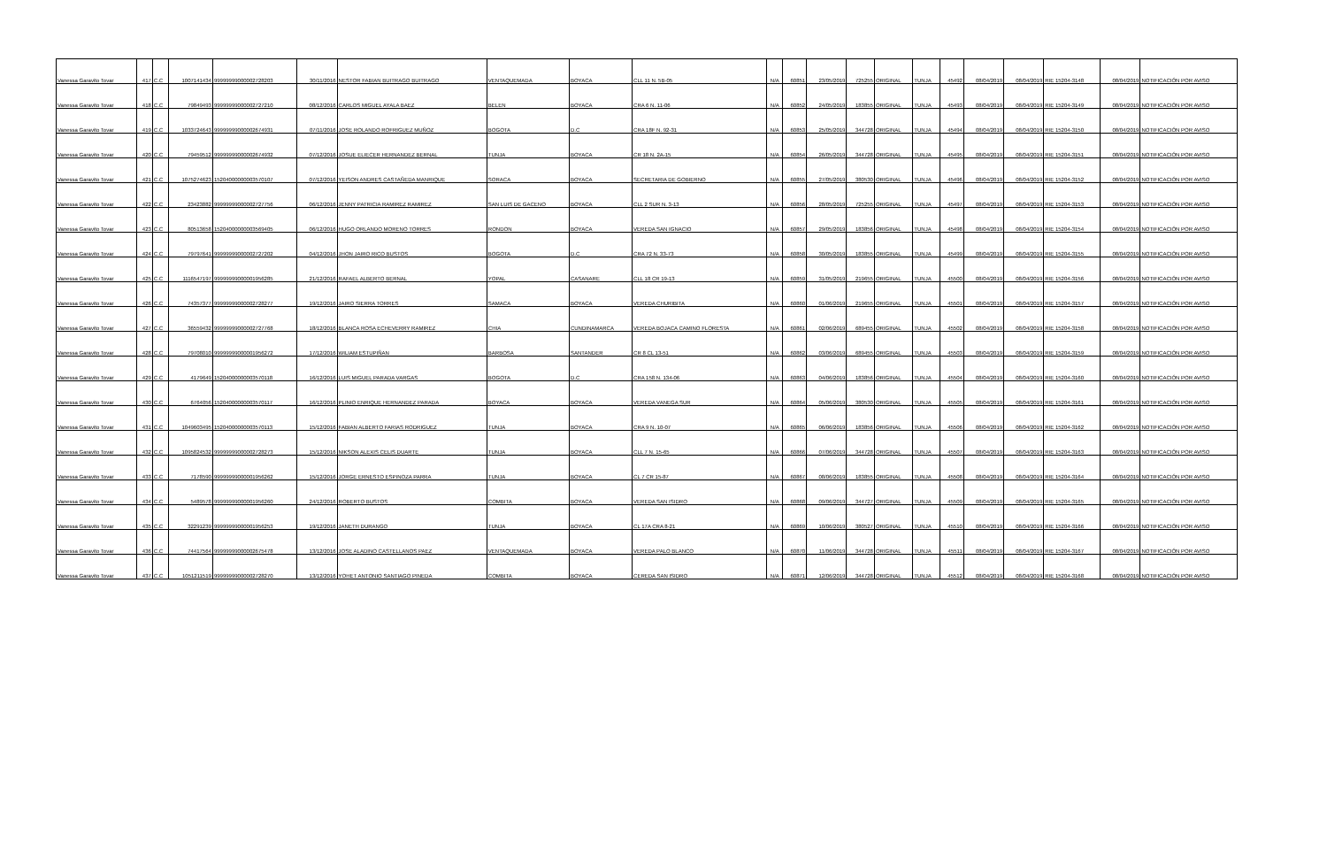| Vanessa Garavito Tovar | 417 | C.C | 1007141434 | 99999999000002728203 | 30/11/2016 | NESTOR FABIAN BUITRAGO BUITRAGO | VENTAQUEMADA | BOYACA | CLL 11 N. 5B-05 | N/A | 60851 | 23/05/2019 | 725255 | ORIGINAL | TUNJA | 45492 | 08/04/2019 | 08/04/2019 | RIE 15204-3148 | 08/04/2019 | NOTIFICACIÓN POR AVISO |
| Vanessa Garavito Tovar | 418 | C.C | 79849493 | 99999999000002727210 | 08/12/2016 | CARLOS MIGUEL AYALA BAEZ | BELEN | BOYACA | CRA 6 N. 11-06 | N/A | 60852 | 24/05/2019 | 183855 | ORIGINAL | TUNJA | 45493 | 08/04/2019 | 08/04/2019 | RIE 15204-3149 | 08/04/2019 | NOTIFICACIÓN POR AVISO |
| Vanessa Garavito Tovar | 419 | C.C | 1033724643 | 99999999000002674931 | 07/11/2016 | JOSE ROLANDO ROFRIGUEZ MUÑOZ | BOGOTA | D.C | CRA 18F N. 92-31 | N/A | 60853 | 25/05/2019 | 344728 | ORIGINAL | TUNJA | 45494 | 08/04/2019 | 08/04/2019 | RIE 15204-3150 | 08/04/2019 | NOTIFICACIÓN POR AVISO |
| Vanessa Garavito Tovar | 420 | C.C | 79459512 | 99999999000002674932 | 07/12/2016 | JOSUE ELIECER HERNANDEZ BERNAL | TUNJA | BOYACA | CR 18 N. 2A-15 | N/A | 60854 | 26/05/2019 | 344728 | ORIGINAL | TUNJA | 45495 | 08/04/2019 | 08/04/2019 | RIE 15204-3151 | 08/04/2019 | NOTIFICACIÓN POR AVISO |
| Vanessa Garavito Tovar | 421 | C.C | 1075274623 | 15204000000003570107 | 07/12/2016 | YEISON ANDRES CASTAÑEDA MANRIQUE | SORACA | BOYACA | SECRETARIA DE GOBIERNO | N/A | 60855 | 27/05/2019 | 380530 | ORIGINAL | TUNJA | 45496 | 08/04/2019 | 08/04/2019 | RIE 15204-3152 | 08/04/2019 | NOTIFICACIÓN POR AVISO |
| Vanessa Garavito Tovar | 422 | C.C | 23423882 | 99999999000002727756 | 06/12/2016 | JENNY PATRICIA RAMIREZ RAMIREZ | SAN LUIS DE GACENO | BOYACA | CLL 2 SUR N. 3-13 | N/A | 60856 | 28/05/2019 | 725255 | ORIGINAL | TUNJA | 45497 | 08/04/2019 | 08/04/2019 | RIE 15204-3153 | 08/04/2019 | NOTIFICACIÓN POR AVISO |
| Vanessa Garavito Tovar | 423 | C.C | 80513658 | 15204000000003569405 | 06/12/2016 | HUGO ORLANDO MORENO TORRES | RONDON | BOYACA | VEREDA SAN IGNACIO | N/A | 60857 | 29/05/2019 | 183856 | ORIGINAL | TUNJA | 45498 | 08/04/2019 | 08/04/2019 | RIE 15204-3154 | 08/04/2019 | NOTIFICACIÓN POR AVISO |
| Vanessa Garavito Tovar | 424 | C.C | 79797641 | 99999999000002727202 | 04/12/2016 | JHON JAIRO RICO BUSTOS | BOGOTA | D.C | CRA 72 N. 33-73 | N/A | 60858 | 30/05/2019 | 183855 | ORIGINAL | TUNJA | 45499 | 08/04/2019 | 08/04/2019 | RIE 15204-3155 | 08/04/2019 | NOTIFICACIÓN POR AVISO |
| Vanessa Garavito Tovar | 425 | C.C | 1116547197 | 99999999000001956285 | 21/12/2016 | RAFAEL ALBERTO BERNAL | YOPAL | CASANARE | CLL 18 CR 19-13 | N/A | 60859 | 31/05/2019 | 219655 | ORIGINAL | TUNJA | 45500 | 08/04/2019 | 08/04/2019 | RIE 15204-3156 | 08/04/2019 | NOTIFICACIÓN POR AVISO |
| Vanessa Garavito Tovar | 426 | C.C | 74357377 | 99999999000002728277 | 19/12/2016 | JAIRO SIERRA TORRES | SAMACA | BOYACA | VEREDA CHURIBITA | N/A | 60860 | 01/06/2019 | 219655 | ORIGINAL | TUNJA | 45501 | 08/04/2019 | 08/04/2019 | RIE 15204-3157 | 08/04/2019 | NOTIFICACIÓN POR AVISO |
| Vanessa Garavito Tovar | 427 | C.C | 36559432 | 99999999000002727768 | 18/12/2016 | BLANCA ROSA ECHEVERRY RAMIREZ | CHIA | CUNDINAMARCA | VEREDA BOJACA CAMINO FLORESTA | N/A | 60861 | 02/06/2019 | 689455 | ORIGINAL | TUNJA | 45502 | 08/04/2019 | 08/04/2019 | RIE 15204-3158 | 08/04/2019 | NOTIFICACIÓN POR AVISO |
| Vanessa Garavito Tovar | 428 | C.C | 79708010 | 99999999000001956272 | 17/12/2016 | WILIAM ESTUPIÑAN | BARBOSA | SANTANDER | CR 8 CL 13-51 | N/A | 60862 | 03/06/2019 | 689455 | ORIGINAL | TUNJA | 45503 | 08/04/2019 | 08/04/2019 | RIE 15204-3159 | 08/04/2019 | NOTIFICACIÓN POR AVISO |
| Vanessa Garavito Tovar | 429 | C.C | 4179649 | 15204000000003570118 | 16/12/2016 | LUIS MIGUEL PARADA VARGAS | BOGOTA | D.C | CRA 158 N. 134-06 | N/A | 60863 | 04/06/2019 | 183856 | ORIGINAL | TUNJA | 45504 | 08/04/2019 | 08/04/2019 | RIE 15204-3160 | 08/04/2019 | NOTIFICACIÓN POR AVISO |
| Vanessa Garavito Tovar | 430 | C.C | 6764056 | 15204000000003570117 | 16/12/2016 | PLINIO ENRIQUE HERNANDEZ PARADA | BOYACA | BOYACA | VEREDA VANEGA SUR | N/A | 60864 | 05/06/2019 | 380530 | ORIGINAL | TUNJA | 45505 | 08/04/2019 | 08/04/2019 | RIE 15204-3161 | 08/04/2019 | NOTIFICACIÓN POR AVISO |
| Vanessa Garavito Tovar | 431 | C.C | 1049603495 | 15204000000003570113 | 15/12/2016 | FABIAN ALBERTO FARIAS RODRIGUEZ | TUNJA | BOYACA | CRA 9 N. 10-07 | N/A | 60865 | 06/06/2019 | 183856 | ORIGINAL | TUNJA | 45506 | 08/04/2019 | 08/04/2019 | RIE 15204-3162 | 08/04/2019 | NOTIFICACIÓN POR AVISO |
| Vanessa Garavito Tovar | 432 | C.C | 1095824532 | 99999999000002728273 | 15/12/2016 | NIKSON ALEXIS CELIS DUARTE | TUNJA | BOYACA | CLL 7 N. 15-65 | N/A | 60866 | 07/06/2019 | 344728 | ORIGINAL | TUNJA | 45507 | 08/04/2019 | 08/04/2019 | RIE 15204-3163 | 08/04/2019 | NOTIFICACIÓN POR AVISO |
| Vanessa Garavito Tovar | 433 | C.C | 7178590 | 99999999000001956262 | 15/12/2016 | JORGE ERNESTO ESPINOZA PARRA | TUNJA | BOYACA | CL 7 CR 15-87 | N/A | 60867 | 08/06/2019 | 183855 | ORIGINAL | TUNJA | 45508 | 08/04/2019 | 08/04/2019 | RIE 15204-3164 | 08/04/2019 | NOTIFICACIÓN POR AVISO |
| Vanessa Garavito Tovar | 434 | C.C | 5489578 | 99999999000001956260 | 24/12/2016 | ROBERTO BUSTOS | COMBITA | BOYACA | VEREDA SAN ISIDRO | N/A | 60868 | 09/06/2019 | 344727 | ORIGINAL | TUNJA | 45509 | 08/04/2019 | 08/04/2019 | RIE 15204-3165 | 08/04/2019 | NOTIFICACIÓN POR AVISO |
| Vanessa Garavito Tovar | 435 | C.C | 32291239 | 99999999000001956253 | 19/12/2016 | JANETH DURANGO | TUNJA | BOYACA | CL 17A CRA 8-21 | N/A | 60869 | 10/06/2019 | 380527 | ORIGINAL | TUNJA | 45510 | 08/04/2019 | 08/04/2019 | RIE 15204-3166 | 08/04/2019 | NOTIFICACIÓN POR AVISO |
| Vanessa Garavito Tovar | 436 | C.C | 74417564 | 99999999000002675478 | 13/12/2016 | JOSE ALADINO CASTELLANOS PAEZ | VENTAQUEMADA | BOYACA | VEREDA PALO BLANCO | N/A | 60870 | 11/06/2019 | 344728 | ORIGINAL | TUNJA | 45511 | 08/04/2019 | 08/04/2019 | RIE 15204-3167 | 08/04/2019 | NOTIFICACIÓN POR AVISO |
| Vanessa Garavito Tovar | 437 | C.C | 1051211519 | 99999999000002728270 | 13/12/2016 | YOHET ANTONIO SANTIAGO PINEDA | COMBITA | BOYACA | CEREDA SAN ISIDRO | N/A | 60871 | 12/06/2019 | 344728 | ORIGINAL | TUNJA | 45512 | 08/04/2019 | 08/04/2019 | RIE 15204-3168 | 08/04/2019 | NOTIFICACIÓN POR AVISO |